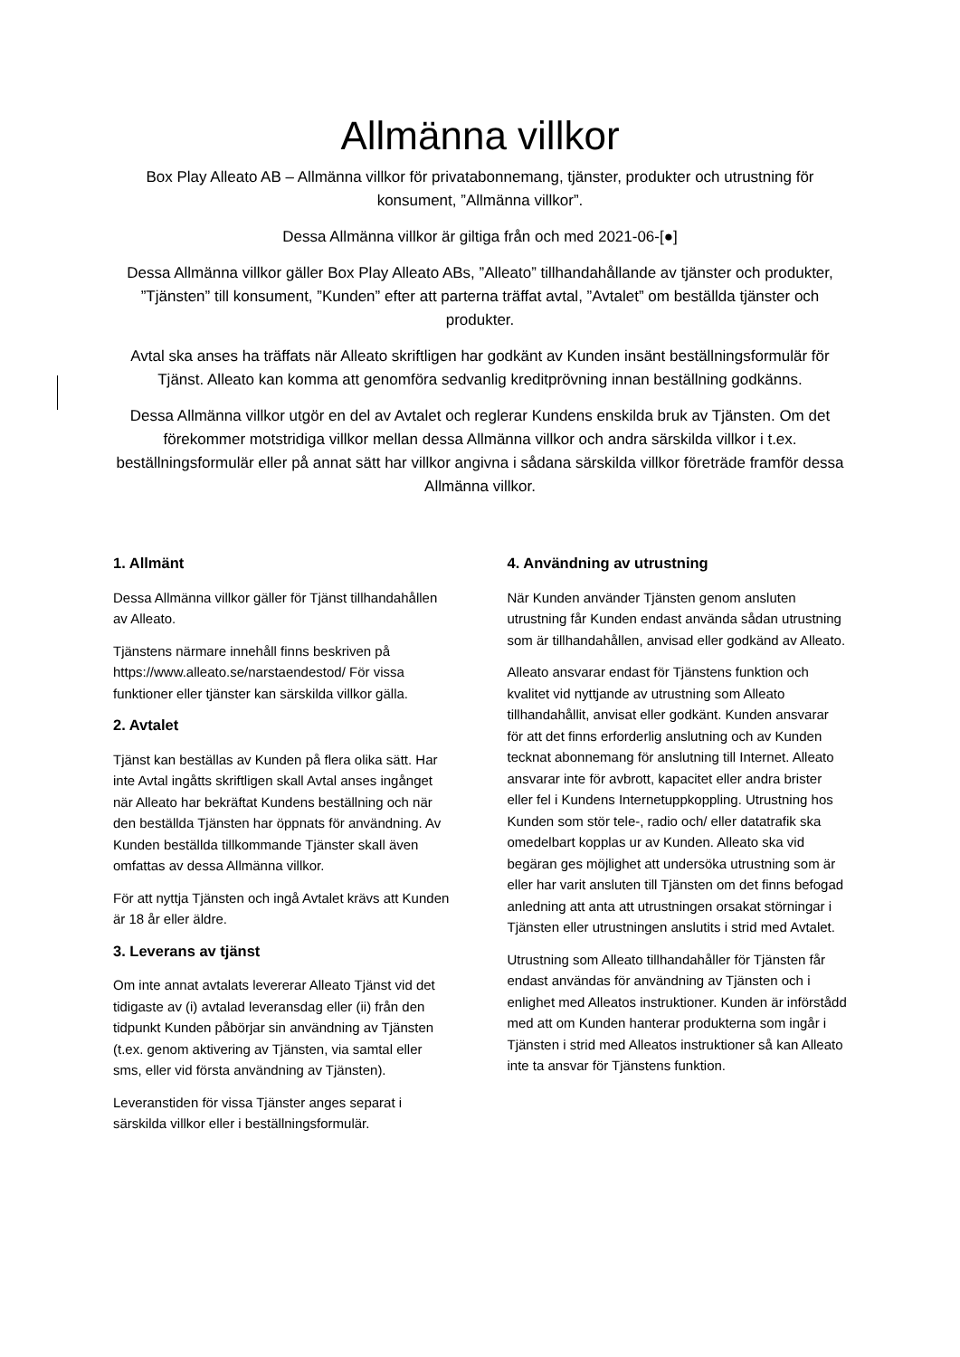Allmänna villkor
Box Play Alleato AB – Allmänna villkor för privatabonnemang, tjänster, produkter och utrustning för konsument, ”Allmänna villkor”.
Dessa Allmänna villkor är giltiga från och med 2021-06-[●]
Dessa Allmänna villkor gäller Box Play Alleato ABs, ”Alleato” tillhandahållande av tjänster och produkter, ”Tjänsten” till konsument, ”Kunden” efter att parterna träffat avtal, ”Avtalet” om beställda tjänster och produkter.
Avtal ska anses ha träffats när Alleato skriftligen har godkänt av Kunden insänt beställningsformulär för Tjänst. Alleato kan komma att genomföra sedvanlig kreditprövning innan beställning godkänns.
Dessa Allmänna villkor utgör en del av Avtalet och reglerar Kundens enskilda bruk av Tjänsten. Om det förekommer motstridiga villkor mellan dessa Allmänna villkor och andra särskilda villkor i t.ex. beställningsformulär eller på annat sätt har villkor angivna i sådana särskilda villkor företräde framför dessa Allmänna villkor.
1. Allmänt
Dessa Allmänna villkor gäller för Tjänst tillhandahållen av Alleato.
Tjänstens närmare innehåll finns beskriven på https://www.alleato.se/narstaendestod/ För vissa funktioner eller tjänster kan särskilda villkor gälla.
2. Avtalet
Tjänst kan beställas av Kunden på flera olika sätt. Har inte Avtal ingåtts skriftligen skall Avtal anses ingånget när Alleato har bekräftat Kundens beställning och när den beställda Tjänsten har öppnats för användning. Av Kunden beställda tillkommande Tjänster skall även omfattas av dessa Allmänna villkor.
För att nyttja Tjänsten och ingå Avtalet krävs att Kunden är 18 år eller äldre.
3. Leverans av tjänst
Om inte annat avtalats levererar Alleato Tjänst vid det tidigaste av (i) avtalad leveransdag eller (ii) från den tidpunkt Kunden påbörjar sin användning av Tjänsten (t.ex. genom aktivering av Tjänsten, via samtal eller sms, eller vid första användning av Tjänsten).
Leveranstiden för vissa Tjänster anges separat i särskilda villkor eller i beställningsformulär.
4. Användning av utrustning
När Kunden använder Tjänsten genom ansluten utrustning får Kunden endast använda sådan utrustning som är tillhandahållen, anvisad eller godkänd av Alleato.
Alleato ansvarar endast för Tjänstens funktion och kvalitet vid nyttjande av utrustning som Alleato tillhandahållit, anvisat eller godkänt. Kunden ansvarar för att det finns erforderlig anslutning och av Kunden tecknat abonnemang för anslutning till Internet. Alleato ansvarar inte för avbrott, kapacitet eller andra brister eller fel i Kundens Internetuppkoppling. Utrustning hos Kunden som stör tele-, radio och/ eller datatrafik ska omedelbart kopplas ur av Kunden. Alleato ska vid begäran ges möjlighet att undersöka utrustning som är eller har varit ansluten till Tjänsten om det finns befogad anledning att anta att utrustningen orsakat störningar i Tjänsten eller utrustningen anslutits i strid med Avtalet.
Utrustning som Alleato tillhandahåller för Tjänsten får endast användas för användning av Tjänsten och i enlighet med Alleatos instruktioner. Kunden är införstådd med att om Kunden hanterar produkterna som ingår i Tjänsten i strid med Alleatos instruktioner så kan Alleato inte ta ansvar för Tjänstens funktion.